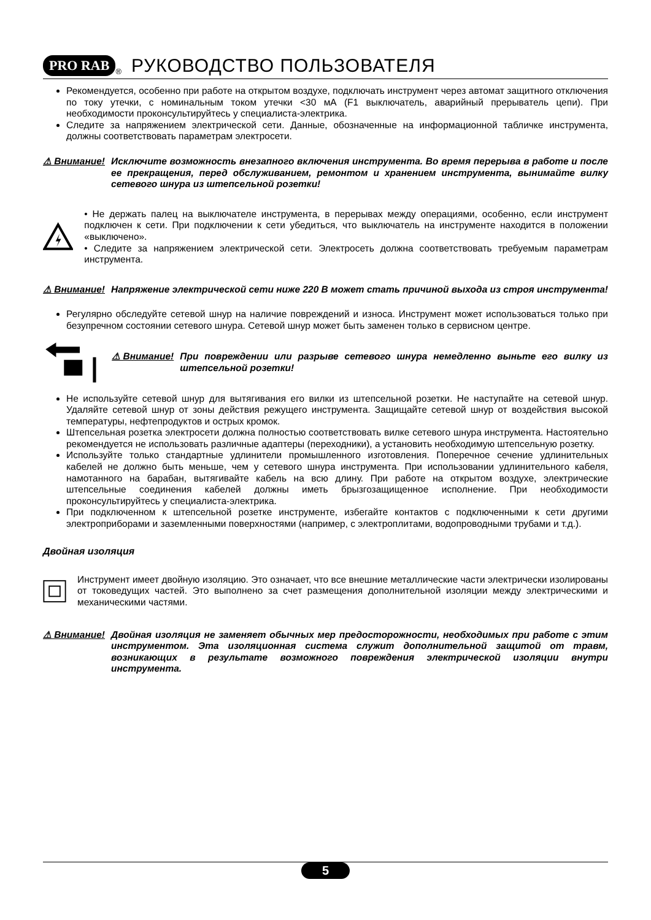PRO RAB<sup>®</sup> РУКОВОДСТВО ПОЛЬЗОВАТЕЛЯ
Рекомендуется, особенно при работе на открытом воздухе, подключать инструмент через автомат защитного отключения по току утечки, с номинальным током утечки <30 мА (F1 выключатель, аварийный прерыватель цепи). При необходимости проконсультируйтесь у специалиста-электрика.
Следите за напряжением электрической сети. Данные, обозначенные на информационной табличке инструмента, должны соответствовать параметрам электросети.
⚠ Внимание!
Исключите возможность внезапного включения инструмента. Во время перерыва в работе и после ее прекращения, перед обслуживанием, ремонтом и хранением инструмента, вынимайте вилку сетевого шнура из штепсельной розетки!
• Не держать палец на выключателе инструмента, в перерывах между операциями, особенно, если инструмент подключен к сети. При подключении к сети убедиться, что выключатель на инструменте находится в положении «выключено».
• Следите за напряжением электрической сети. Электросеть должна соответствовать требуемым параметрам инструмента.
⚠ Внимание!
Напряжение электрической сети ниже 220 В может стать причиной выхода из строя инструмента!
Регулярно обследуйте сетевой шнур на наличие повреждений и износа. Инструмент может использоваться только при безупречном состоянии сетевого шнура. Сетевой шнур может быть заменен только в сервисном центре.
⚠ Внимание!
При повреждении или разрыве сетевого шнура немедленно выньте его вилку из штепсельной розетки!
Не используйте сетевой шнур для вытягивания его вилки из штепсельной розетки. Не наступайте на сетевой шнур. Удаляйте сетевой шнур от зоны действия режущего инструмента. Защищайте сетевой шнур от воздействия высокой температуры, нефтепродуктов и острых кромок.
Штепсельная розетка электросети должна полностью соответствовать вилке сетевого шнура инструмента. Настоятельно рекомендуется не использовать различные адаптеры (переходники), а установить необходимую штепсельную розетку.
Используйте только стандартные удлинители промышленного изготовления. Поперечное сечение удлинительных кабелей не должно быть меньше, чем у сетевого шнура инструмента. При использовании удлинительного кабеля, намотанного на барабан, вытягивайте кабель на всю длину. При работе на открытом воздухе, электрические штепсельные соединения кабелей должны иметь брызгозащищенное исполнение. При необходимости проконсультируйтесь у специалиста-электрика.
При подключенном к штепсельной розетке инструменте, избегайте контактов с подключенными к сети другими электроприборами и заземленными поверхностями (например, с электроплитами, водопроводными трубами и т.д.).
Двойная изоляция
Инструмент имеет двойную изоляцию. Это означает, что все внешние металлические части электрически изолированы от токоведущих частей. Это выполнено за счет размещения дополнительной изоляции между электрическими и механическими частями.
⚠ Внимание!
Двойная изоляция не заменяет обычных мер предосторожности, необходимых при работе с этим инструментом. Эта изоляционная система служит дополнительной защитой от травм, возникающих в результате возможного повреждения электрической изоляции внутри инструмента.
5